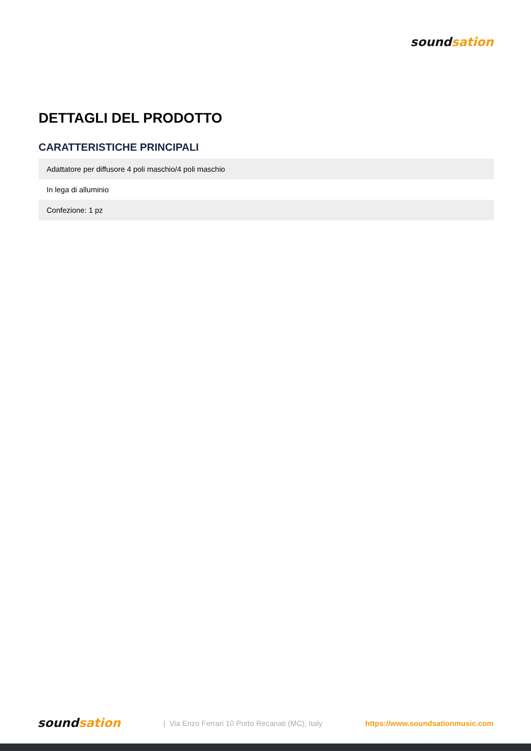sound sation
DETTAGLI DEL PRODOTTO
CARATTERISTICHE PRINCIPALI
| Adattatore per diffusore 4 poli maschio/4 poli maschio |
| In lega di alluminio |
| Confezione: 1 pz |
sound sation
| Via Enzo Ferrari 10 Porto Recanati (MC), Italy
https://www.soundsationmusic.com